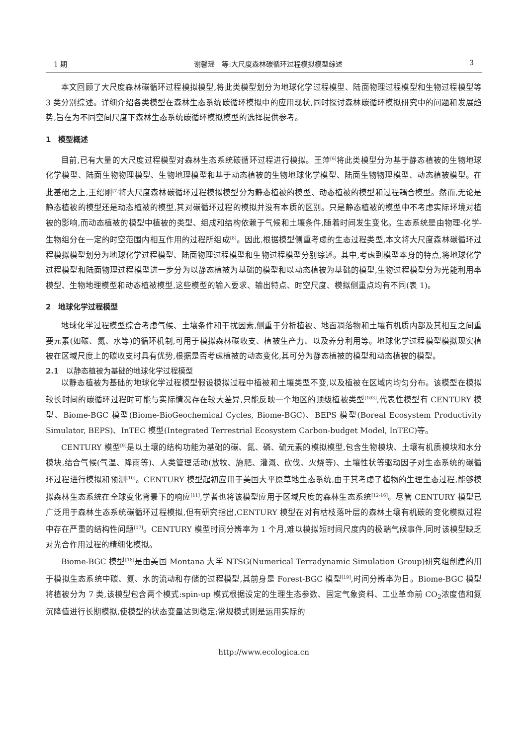1 期 谢馨瑶　等:大尺度森林碳循环过程模拟模型综述 3
本文回顾了大尺度森林碳循环过程模拟模型,将此类模型划分为地球化学过程模型、陆面物理过程模型和生物过程模型等 3 类分别综述。详细介绍各类模型在森林生态系统碳循环模拟中的应用现状,同时探讨森林碳循环模拟研究中的问题和发展趋势,旨在为不同空间尺度下森林生态系统碳循环模拟模型的选择提供参考。
1　模型概述
目前,已有大量的大尺度过程模型对森林生态系统碳循环过程进行模拟。王萍<sup>[6]</sup>将此类模型分为基于静态植被的生物地球化学模型、陆面生物物理模型、生物地理模型和基于动态植被的生物地球化学模型、陆面生物物理模型、动态植被模型。在此基础之上,王绍刚<sup>[7]</sup>将大尺度森林碳循环过程模拟模型分为静态植被的模型、动态植被的模型和过程耦合模型。然而,无论是静态植被的模型还是动态植被的模型,其对碳循环过程的模拟并没有本质的区别。只是静态植被的模型中不考虑实际环境对植被的影响,而动态植被的模型中植被的类型、组成和结构依赖于气候和土壤条件,随着时间发生变化。生态系统是由物理-化学-生物组分在一定的时空范围内相互作用的过程所组成<sup>[8]</sup>。因此,根据模型侧重考虑的生态过程类型,本文将大尺度森林碳循环过程模拟模型划分为地球化学过程模型、陆面物理过程模型和生物过程模型分别综述。其中,考虑到模型本身的特点,将地球化学过程模型和陆面物理过程模型进一步分为以静态植被为基础的模型和以动态植被为基础的模型,生物过程模型分为光能利用率模型、生物地理模型和动态植被模型,这些模型的输入要求、输出特点、时空尺度、模拟侧重点均有不同(表 1)。
2　地球化学过程模型
地球化学过程模型综合考虑气候、土壤条件和干扰因素,侧重于分析植被、地面凋落物和土壤有机质内部及其相互之间重要元素(如碳、氮、水等)的循环机制,可用于模拟森林碳收支、植被生产力、以及养分利用等。地球化学过程模型模拟现实植被在区域尺度上的碳收支时具有优势,根据是否考虑植被的动态变化,其可分为静态植被的模型和动态植被的模型。
2.1　以静态植被为基础的地球化学过程模型
以静态植被为基础的地球化学过程模型假设模拟过程中植被和土壤类型不变,以及植被在区域内均匀分布。该模型在模拟较长时间的碳循环过程时可能与实际情况存在较大差异,只能反映一个地区的顶级植被类型<sup>[103]</sup>,代表性模型有 CENTURY 模型、Biome-BGC 模型(Biome-BioGeochemical Cycles, Biome-BGC)、BEPS 模型(Boreal Ecosystem Productivity Simulator, BEPS)、InTEC 模型(Integrated Terrestrial Ecosystem Carbon-budget Model, InTEC)等。
CENTURY 模型<sup>[9]</sup>是以土壤的结构功能为基础的碳、氮、磷、硫元素的模拟模型,包含生物模块、土壤有机质模块和水分模块,结合气候(气温、降雨等)、人类管理活动(放牧、施肥、灌溉、砍伐、火烧等)、土壤性状等驱动因子对生态系统的碳循环过程进行模拟和预测<sup>[10]</sup>。CENTURY 模型起初应用于美国大平原草地生态系统,由于其考虑了植物的生理生态过程,能够模拟森林生态系统在全球变化背景下的响应<sup>[11]</sup>,学者也将该模型应用于区域尺度的森林生态系统<sup>[12-16]</sup>。尽管 CENTURY 模型已广泛用于森林生态系统碳循环过程模拟,但有研究指出,CENTURY 模型在对有枯枝落叶层的森林土壤有机碳的变化模拟过程中存在严重的结构性问题<sup>[17]</sup>。CENTURY 模型时间分辨率为 1 个月,难以模拟短时间尺度内的极端气候事件,同时该模型缺乏对光合作用过程的精细化模拟。
Biome-BGC 模型<sup>[18]</sup>是由美国 Montana 大学 NTSG(Numerical Terradynamic Simulation Group)研究组创建的用于模拟生态系统中碳、氮、水的流动和存储的过程模型,其前身是 Forest-BGC 模型<sup>[19]</sup>,时间分辨率为日。Biome-BGC 模型将植被分为 7 类,该模型包含两个模式:spin-up 模式根据设定的生理生态参数、固定气象资料、工业革命前 CO<sub>2</sub>浓度值和氮沉降值进行长期模拟,使模型的状态变量达到稳定;常规模式则是运用实际的
http://www.ecologica.cn